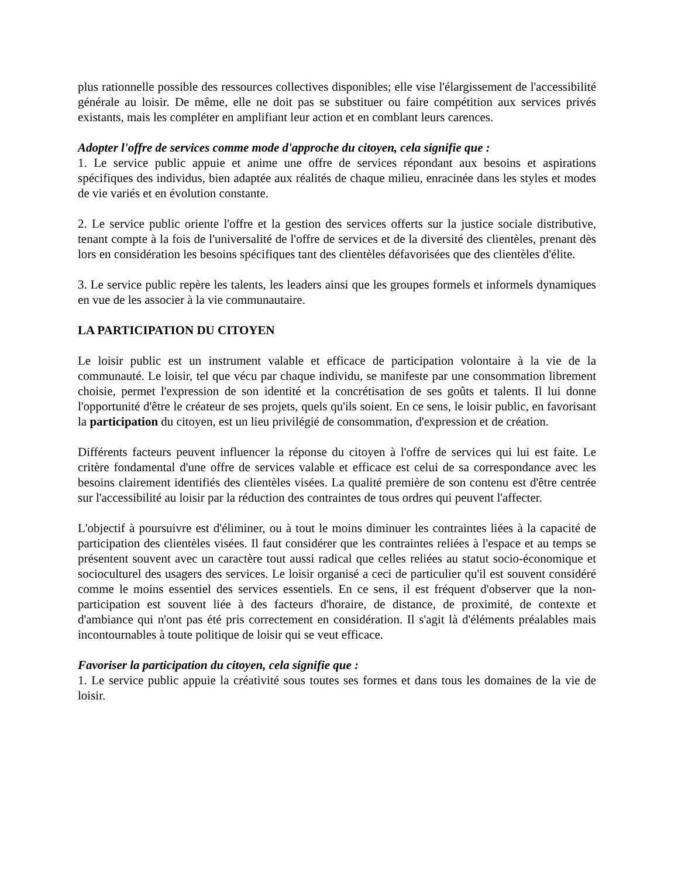plus rationnelle possible des ressources collectives disponibles; elle vise l'élargissement de l'accessibilité générale au loisir. De même, elle ne doit pas se substituer ou faire compétition aux services privés existants, mais les compléter en amplifiant leur action et en comblant leurs carences.
Adopter l'offre de services comme mode d'approche du citoyen, cela signifie que :
1. Le service public appuie et anime une offre de services répondant aux besoins et aspirations spécifiques des individus, bien adaptée aux réalités de chaque milieu, enracinée dans les styles et modes de vie variés et en évolution constante.
2. Le service public oriente l'offre et la gestion des services offerts sur la justice sociale distributive, tenant compte à la fois de l'universalité de l'offre de services et de la diversité des clientèles, prenant dès lors en considération les besoins spécifiques tant des clientèles défavorisées que des clientèles d'élite.
3. Le service public repère les talents, les leaders ainsi que les groupes formels et informels dynamiques en vue de les associer à la vie communautaire.
LA PARTICIPATION DU CITOYEN
Le loisir public est un instrument valable et efficace de participation volontaire à la vie de la communauté. Le loisir, tel que vécu par chaque individu, se manifeste par une consommation librement choisie, permet l'expression de son identité et la concrétisation de ses goûts et talents. Il lui donne l'opportunité d'être le créateur de ses projets, quels qu'ils soient. En ce sens, le loisir public, en favorisant la participation du citoyen, est un lieu privilégié de consommation, d'expression et de création.
Différents facteurs peuvent influencer la réponse du citoyen à l'offre de services qui lui est faite. Le critère fondamental d'une offre de services valable et efficace est celui de sa correspondance avec les besoins clairement identifiés des clientèles visées. La qualité première de son contenu est d'être centrée sur l'accessibilité au loisir par la réduction des contraintes de tous ordres qui peuvent l'affecter.
L'objectif à poursuivre est d'éliminer, ou à tout le moins diminuer les contraintes liées à la capacité de participation des clientèles visées. Il faut considérer que les contraintes reliées à l'espace et au temps se présentent souvent avec un caractère tout aussi radical que celles reliées au statut socio-économique et socioculturel des usagers des services. Le loisir organisé a ceci de particulier qu'il est souvent considéré comme le moins essentiel des services essentiels. En ce sens, il est fréquent d'observer que la non-participation est souvent liée à des facteurs d'horaire, de distance, de proximité, de contexte et d'ambiance qui n'ont pas été pris correctement en considération. Il s'agit là d'éléments préalables mais incontournables à toute politique de loisir qui se veut efficace.
Favoriser la participation du citoyen, cela signifie que :
1. Le service public appuie la créativité sous toutes ses formes et dans tous les domaines de la vie de loisir.